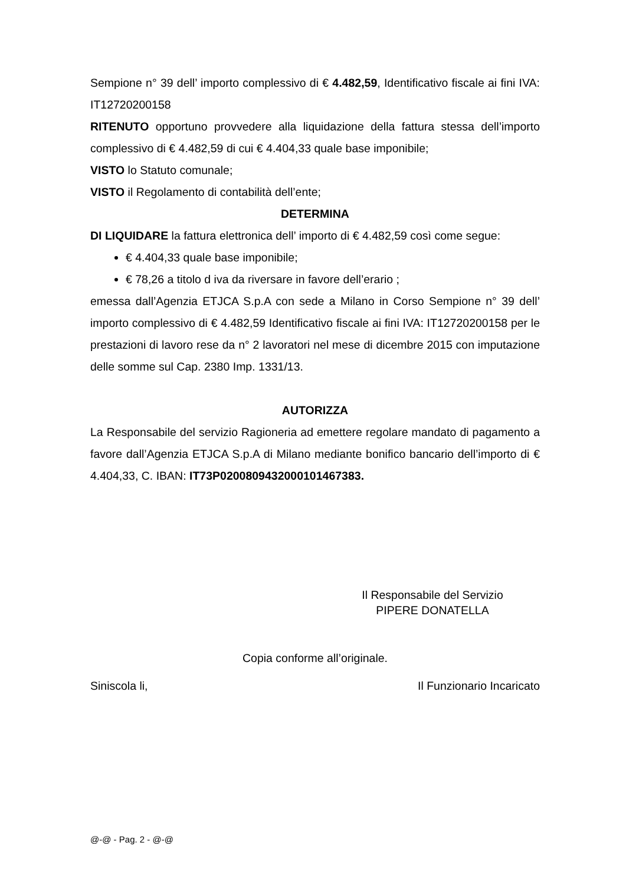Sempione n° 39 dell’ importo complessivo di € 4.482,59, Identificativo fiscale ai fini IVA: IT12720200158
RITENUTO opportuno provvedere alla liquidazione della fattura stessa dell’importo complessivo di € 4.482,59 di cui € 4.404,33 quale base imponibile;
VISTO lo Statuto comunale;
VISTO il Regolamento di contabilità dell’ente;
DETERMINA
DI LIQUIDARE la fattura elettronica dell’ importo di € 4.482,59 così come segue:
€ 4.404,33 quale base imponibile;
€ 78,26 a titolo d iva da riversare in favore dell’erario ;
emessa dall’Agenzia ETJCA S.p.A con sede a Milano in Corso Sempione n° 39 dell’ importo complessivo di € 4.482,59 Identificativo fiscale ai fini IVA: IT12720200158 per le prestazioni di lavoro rese da n° 2 lavoratori nel mese di dicembre 2015 con imputazione delle somme sul Cap. 2380 Imp. 1331/13.
AUTORIZZA
La Responsabile del servizio Ragioneria ad emettere regolare mandato di pagamento a favore dall’Agenzia ETJCA S.p.A di Milano mediante bonifico bancario dell’importo di € 4.404,33, C. IBAN: IT73P0200809432000101467383.
Il Responsabile del Servizio
PIPERE DONATELLA
Copia conforme all’originale.
Siniscola li, Il Funzionario Incaricato
@-@ - Pag. 2 - @-@